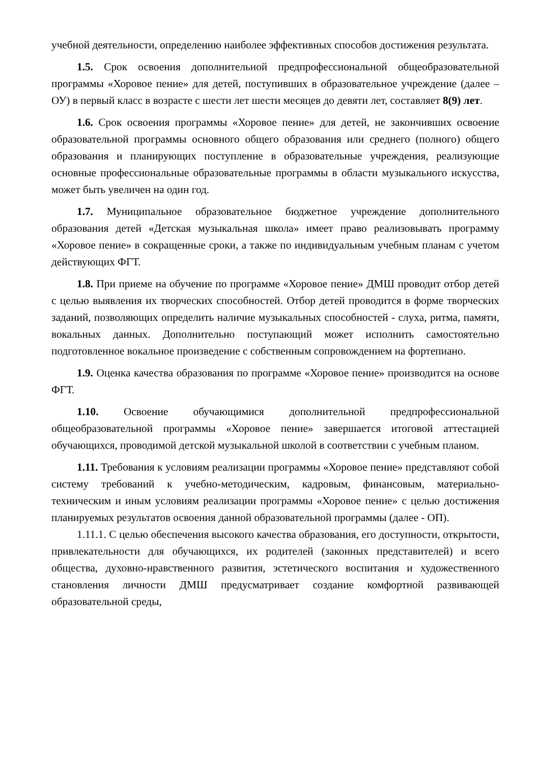учебной деятельности, определению наиболее эффективных способов достижения результата.
1.5. Срок освоения дополнительной предпрофессиональной общеобразовательной программы «Хоровое пение» для детей, поступивших в образовательное учреждение (далее – ОУ) в первый класс в возрасте с шести лет шести месяцев до девяти лет, составляет 8(9) лет.
1.6. Срок освоения программы «Хоровое пение» для детей, не закончивших освоение образовательной программы основного общего образования или среднего (полного) общего образования и планирующих поступление в образовательные учреждения, реализующие основные профессиональные образовательные программы в области музыкального искусства, может быть увеличен на один год.
1.7. Муниципальное образовательное бюджетное учреждение дополнительного образования детей «Детская музыкальная школа» имеет право реализовывать программу «Хоровое пение» в сокращенные сроки, а также по индивидуальным учебным планам с учетом действующих ФГТ.
1.8. При приеме на обучение по программе «Хоровое пение» ДМШ проводит отбор детей с целью выявления их творческих способностей. Отбор детей проводится в форме творческих заданий, позволяющих определить наличие музыкальных способностей - слуха, ритма, памяти, вокальных данных. Дополнительно поступающий может исполнить самостоятельно подготовленное вокальное произведение с собственным сопровождением на фортепиано.
1.9. Оценка качества образования по программе «Хоровое пение» производится на основе ФГТ.
1.10. Освоение обучающимися дополнительной предпрофессиональной общеобразовательной программы «Хоровое пение» завершается итоговой аттестацией обучающихся, проводимой детской музыкальной школой в соответствии с учебным планом.
1.11. Требования к условиям реализации программы «Хоровое пение» представляют собой систему требований к учебно-методическим, кадровым, финансовым, материально-техническим и иным условиям реализации программы «Хоровое пение» с целью достижения планируемых результатов освоения данной образовательной программы (далее - ОП).
1.11.1. С целью обеспечения высокого качества образования, его доступности, открытости, привлекательности для обучающихся, их родителей (законных представителей) и всего общества, духовно-нравственного развития, эстетического воспитания и художественного становления личности ДМШ предусматривает создание комфортной развивающей образовательной среды,